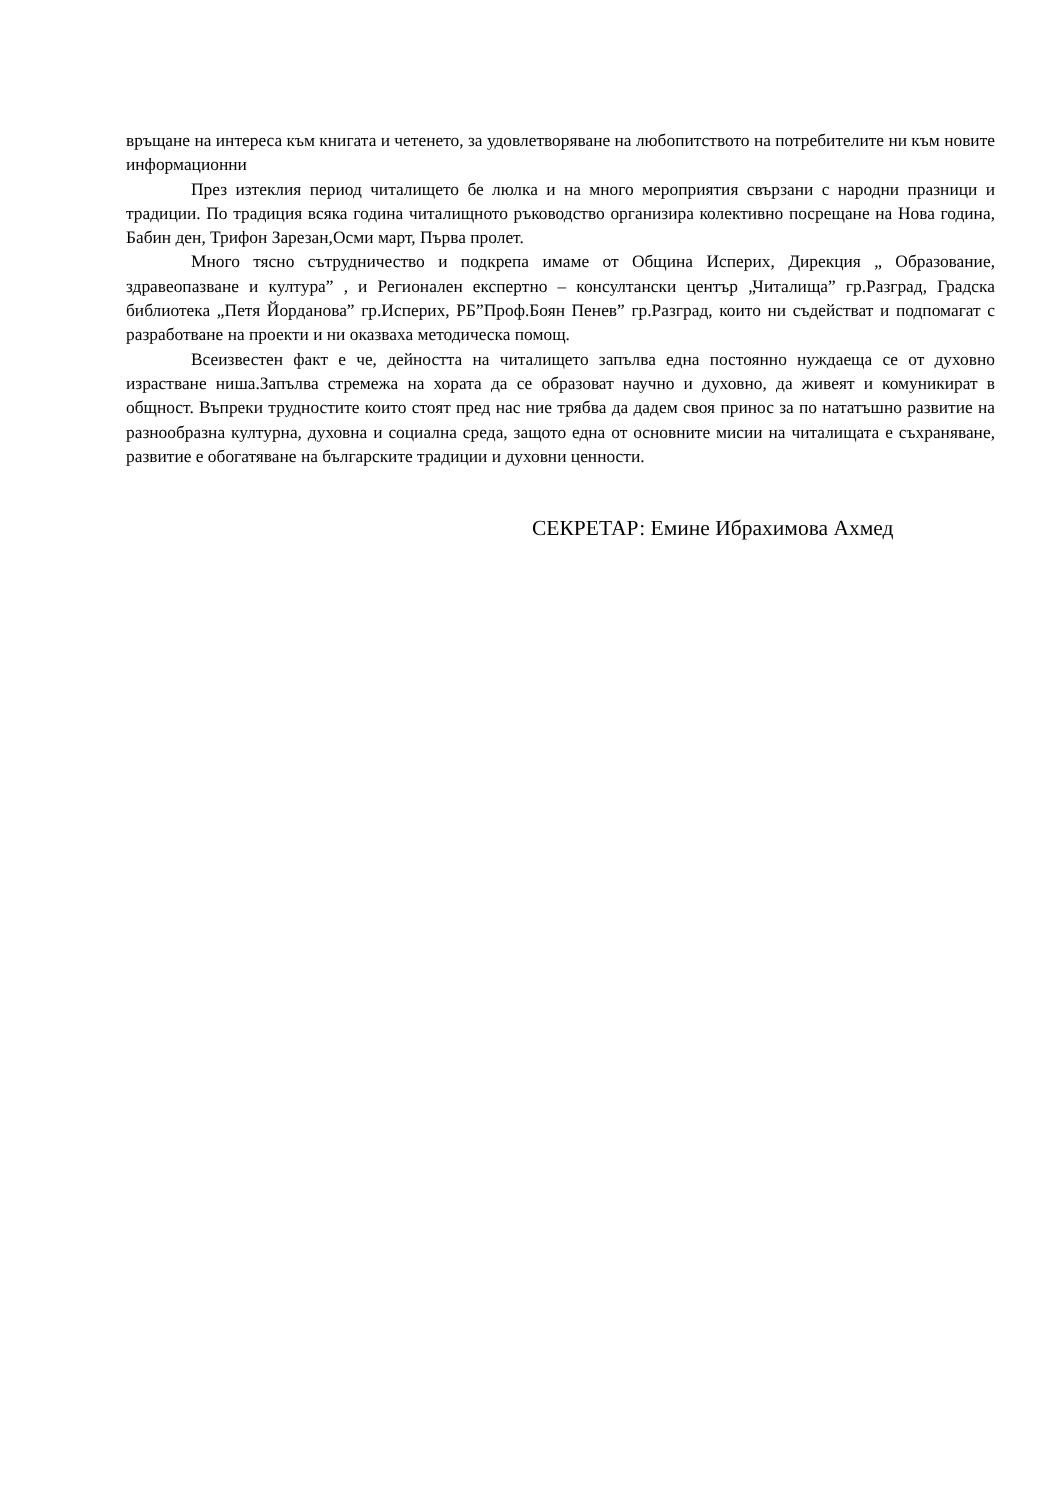връщане на интереса към книгата и четенето, за удовлетворяване на любопитството на потребителите ни към новите информационни
През изтеклия период читалището бе люлка и на много мероприятия свързани с народни празници и традиции. По традиция всяка година читалищното ръководство организира колективно посрещане на Нова година, Бабин ден, Трифон Зарезан,Осми март, Първа пролет.
Много тясно сътрудничество и подкрепа имаме от Община Исперих, Дирекция „ Образование, здравеопазване и култура” , и Регионален експертно – консултански център „Читалища” гр.Разград, Градска библиотека „Петя Йорданова” гр.Исперих, РБ”Проф.Боян Пенев” гр.Разград, които ни съдействат и подпомагат с разработване на проекти и ни оказваха методическа помощ.
Всеизвестен факт е че, дейността на читалището запълва една постоянно нуждаеща се от духовно израстване ниша.Запълва стремежа на хората да се образоват научно и духовно, да живеят и комуникират в общност. Въпреки трудностите които стоят пред нас ние трябва да дадем своя принос за по нататъшно развитие на разнообразна културна, духовна и социална среда, защото една от основните мисии на читалищата е съхраняване, развитие е обогатяване на българските традиции и духовни ценности.
СЕКРЕТАР: Емине Ибрахимова Ахмед